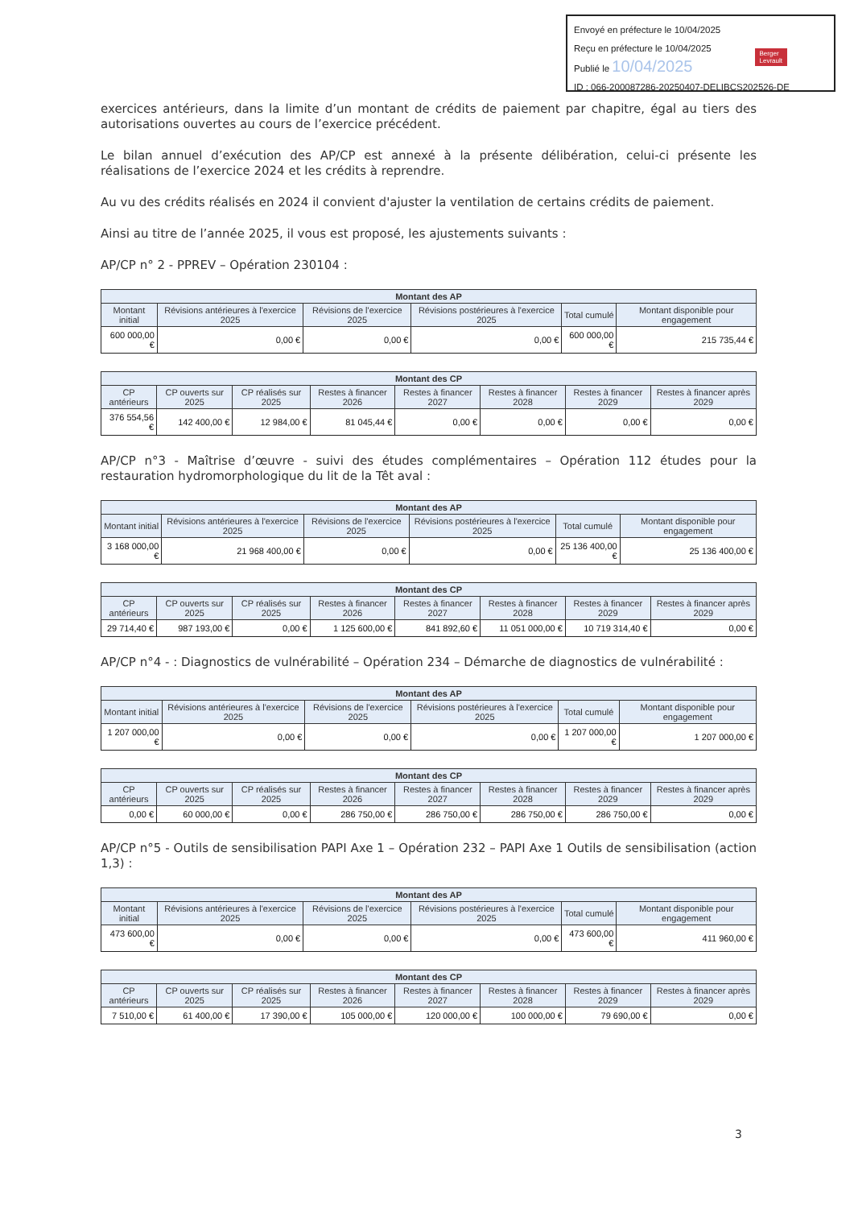Envoyé en préfecture le 10/04/2025
Reçu en préfecture le 10/04/2025
Publié le 10/04/2025
ID : 066-200087286-20250407-DELIBCS202526-DE
Berger
Levrault
exercices antérieurs, dans la limite d’un montant de crédits de paiement par chapitre, égal au tiers des autorisations ouvertes au cours de l’exercice précédent.
Le bilan annuel d’exécution des AP/CP est annexé à la présente délibération, celui-ci présente les réalisations de l’exercice 2024 et les crédits à reprendre.
Au vu des crédits réalisés en 2024 il convient d'ajuster la ventilation de certains crédits de paiement.
Ainsi au titre de l’année 2025, il vous est proposé, les ajustements suivants :
AP/CP n° 2 - PPREV – Opération 230104 :
| Montant des AP | | | | | |
| --- | --- | --- | --- | --- | --- |
| Montant initial | Révisions antérieures à l'exercice 2025 | Révisions de l'exercice 2025 | Révisions postérieures à l'exercice 2025 | Total cumulé | Montant disponible pour engagement |
| 600 000,00 € | 0,00 € | 0,00 € | 0,00 € | 600 000,00 € | 215 735,44 € |
| Montant des CP | | | | | | | |
| --- | --- | --- | --- | --- | --- | --- | --- |
| CP antérieurs | CP ouverts sur 2025 | CP réalisés sur 2025 | Restes à financer 2026 | Restes à financer 2027 | Restes à financer 2028 | Restes à financer 2029 | Restes à financer après 2029 |
| 376 554,56 € | 142 400,00 € | 12 984,00 € | 81 045,44 € | 0,00 € | 0,00 € | 0,00 € | 0,00 € |
AP/CP n°3 - Maîtrise d’œuvre - suivi des études complémentaires – Opération 112 études pour la restauration hydromorphologique du lit de la Têt aval :
| Montant des AP | | | | | |
| --- | --- | --- | --- | --- | --- |
| Montant initial | Révisions antérieures à l'exercice 2025 | Révisions de l'exercice 2025 | Révisions postérieures à l'exercice 2025 | Total cumulé | Montant disponible pour engagement |
| 3 168 000,00 € | 21 968 400,00 € | 0,00 € | 0,00 € | 25 136 400,00 € | 25 136 400,00 € |
| Montant des CP | | | | | | | |
| --- | --- | --- | --- | --- | --- | --- | --- |
| CP antérieurs | CP ouverts sur 2025 | CP réalisés sur 2025 | Restes à financer 2026 | Restes à financer 2027 | Restes à financer 2028 | Restes à financer 2029 | Restes à financer après 2029 |
| 29 714,40 € | 987 193,00 € | 0,00 € | 1 125 600,00 € | 841 892,60 € | 11 051 000,00 € | 10 719 314,40 € | 0,00 € |
AP/CP n°4 - : Diagnostics de vulnérabilité – Opération 234 – Démarche de diagnostics de vulnérabilité :
| Montant des AP | | | | | |
| --- | --- | --- | --- | --- | --- |
| Montant initial | Révisions antérieures à l'exercice 2025 | Révisions de l'exercice 2025 | Révisions postérieures à l'exercice 2025 | Total cumulé | Montant disponible pour engagement |
| 1 207 000,00 € | 0,00 € | 0,00 € | 0,00 € | 1 207 000,00 € | 1 207 000,00 € |
| Montant des CP | | | | | | | |
| --- | --- | --- | --- | --- | --- | --- | --- |
| CP antérieurs | CP ouverts sur 2025 | CP réalisés sur 2025 | Restes à financer 2026 | Restes à financer 2027 | Restes à financer 2028 | Restes à financer 2029 | Restes à financer après 2029 |
| 0,00 € | 60 000,00 € | 0,00 € | 286 750,00 € | 286 750,00 € | 286 750,00 € | 286 750,00 € | 0,00 € |
AP/CP n°5 - Outils de sensibilisation PAPI Axe 1 – Opération 232 – PAPI Axe 1 Outils de sensibilisation (action 1,3) :
| Montant des AP | | | | | |
| --- | --- | --- | --- | --- | --- |
| Montant initial | Révisions antérieures à l'exercice 2025 | Révisions de l'exercice 2025 | Révisions postérieures à l'exercice 2025 | Total cumulé | Montant disponible pour engagement |
| 473 600,00 € | 0,00 € | 0,00 € | 0,00 € | 473 600,00 € | 411 960,00 € |
| Montant des CP | | | | | | | |
| --- | --- | --- | --- | --- | --- | --- | --- |
| CP antérieurs | CP ouverts sur 2025 | CP réalisés sur 2025 | Restes à financer 2026 | Restes à financer 2027 | Restes à financer 2028 | Restes à financer 2029 | Restes à financer après 2029 |
| 7 510,00 € | 61 400,00 € | 17 390,00 € | 105 000,00 € | 120 000,00 € | 100 000,00 € | 79 690,00 € | 0,00 € |
3